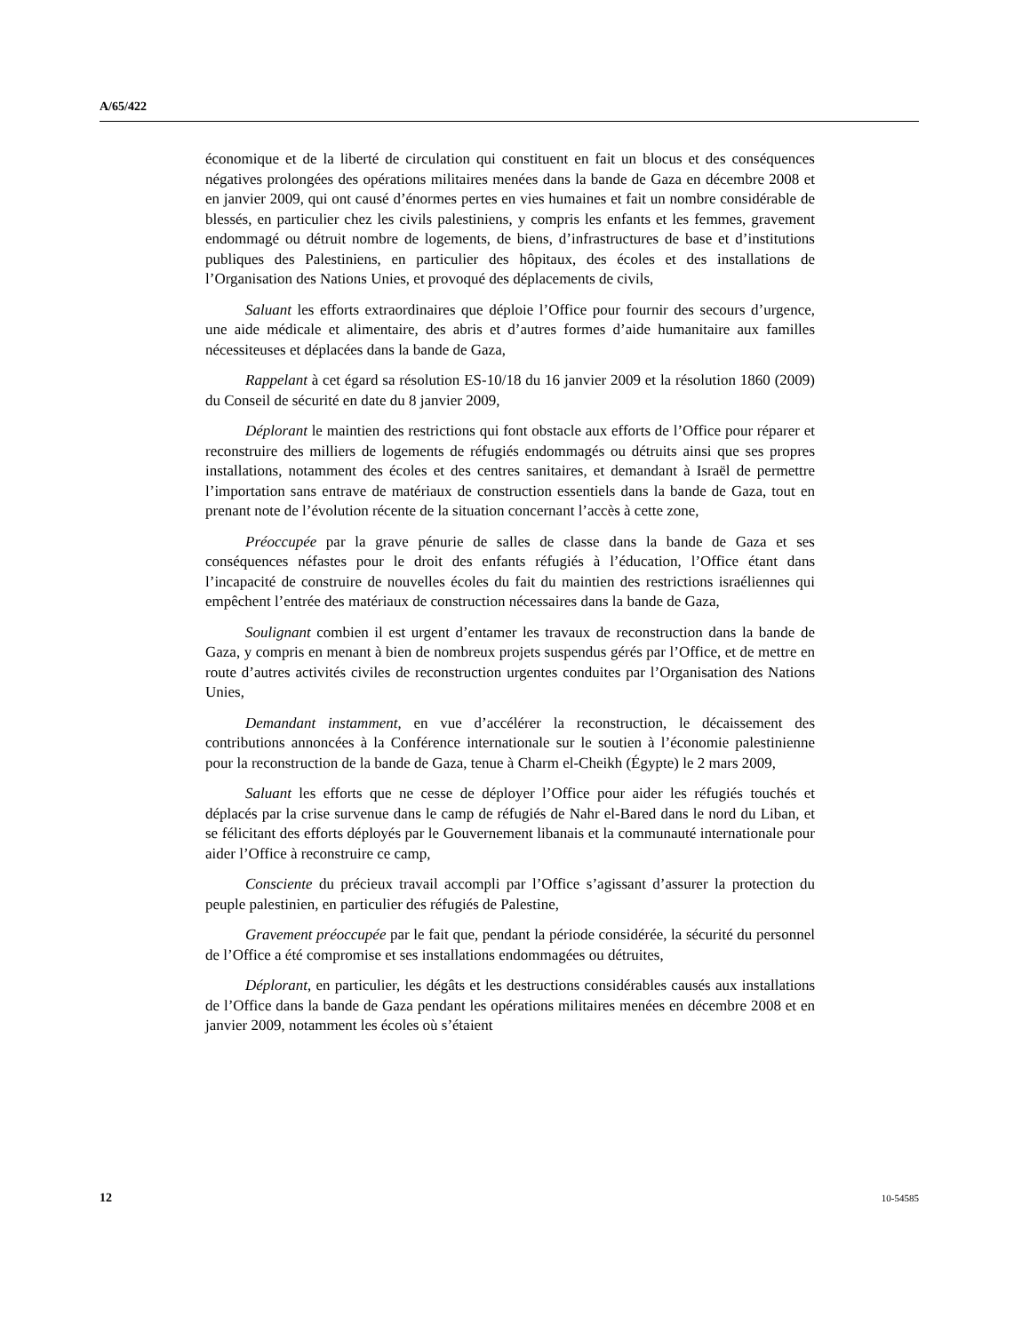A/65/422
économique et de la liberté de circulation qui constituent en fait un blocus et des conséquences négatives prolongées des opérations militaires menées dans la bande de Gaza en décembre 2008 et en janvier 2009, qui ont causé d’énormes pertes en vies humaines et fait un nombre considérable de blessés, en particulier chez les civils palestiniens, y compris les enfants et les femmes, gravement endommagé ou détruit nombre de logements, de biens, d’infrastructures de base et d’institutions publiques des Palestiniens, en particulier des hôpitaux, des écoles et des installations de l’Organisation des Nations Unies, et provoqué des déplacements de civils,
Saluant les efforts extraordinaires que déploie l’Office pour fournir des secours d’urgence, une aide médicale et alimentaire, des abris et d’autres formes d’aide humanitaire aux familles nécessiteuses et déplacées dans la bande de Gaza,
Rappelant à cet égard sa résolution ES-10/18 du 16 janvier 2009 et la résolution 1860 (2009) du Conseil de sécurité en date du 8 janvier 2009,
Déplorant le maintien des restrictions qui font obstacle aux efforts de l’Office pour réparer et reconstruire des milliers de logements de réfugiés endommagés ou détruits ainsi que ses propres installations, notamment des écoles et des centres sanitaires, et demandant à Israël de permettre l’importation sans entrave de matériaux de construction essentiels dans la bande de Gaza, tout en prenant note de l’évolution récente de la situation concernant l’accès à cette zone,
Préoccupée par la grave pénurie de salles de classe dans la bande de Gaza et ses conséquences néfastes pour le droit des enfants réfugiés à l’éducation, l’Office étant dans l’incapacité de construire de nouvelles écoles du fait du maintien des restrictions israéliennes qui empêchent l’entrée des matériaux de construction nécessaires dans la bande de Gaza,
Soulignant combien il est urgent d’entamer les travaux de reconstruction dans la bande de Gaza, y compris en menant à bien de nombreux projets suspendus gérés par l’Office, et de mettre en route d’autres activités civiles de reconstruction urgentes conduites par l’Organisation des Nations Unies,
Demandant instamment, en vue d’accélérer la reconstruction, le décaissement des contributions annoncées à la Conférence internationale sur le soutien à l’économie palestinienne pour la reconstruction de la bande de Gaza, tenue à Charm el-Cheikh (Égypte) le 2 mars 2009,
Saluant les efforts que ne cesse de déployer l’Office pour aider les réfugiés touchés et déplacés par la crise survenue dans le camp de réfugiés de Nahr el-Bared dans le nord du Liban, et se félicitant des efforts déployés par le Gouvernement libanais et la communauté internationale pour aider l’Office à reconstruire ce camp,
Consciente du précieux travail accompli par l’Office s’agissant d’assurer la protection du peuple palestinien, en particulier des réfugiés de Palestine,
Gravement préoccupée par le fait que, pendant la période considérée, la sécurité du personnel de l’Office a été compromise et ses installations endommagées ou détruites,
Déplorant, en particulier, les dégâts et les destructions considérables causés aux installations de l’Office dans la bande de Gaza pendant les opérations militaires menées en décembre 2008 et en janvier 2009, notamment les écoles où s’étaient
12 10-54585